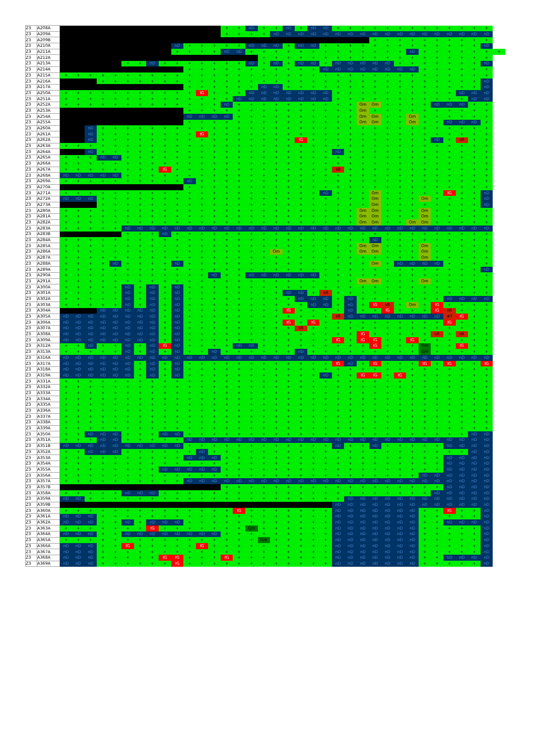| Z3 | A208A | | | | | | | | | | | | | | + | + | nD | + | + | nD | + | nD | nD | + | + | + | + | + | + | + | + | + | + | + | + | + | |
| Z3 | A209A | | | | | | | | | | | | | | + | + | + | + | nD | nD | nD | nD | nD | nD | nD | nD | nD | nD | nD | nD | nD | nD | nD | nD | nD | nD | |
| Z3 | A209B | | | | | | | | | | | | | | | | | | | | | | | | | | + | + | + | + | + | + | + | + | + | + | |
| Z3 | A210A | | | | | | | | | | nD | + | + | + | + | + | nD | nD | nD | + | nD | nD | + | + | + | + | + | + | + | + | + | + | + | + | + | nD | |
| Z3 | A211A | | | | | | | | | | + | + | + | + | nD | nD | + | + | + | + | + | + | + | + | + | + | + | + | + | nD | + | + | + | + | + | + | + |
| Z3 | A212A | | | | | | | | | | | | | | | | | + | + | + | + | + | + | + | + | + | + | + | + | + | + | + | + | + | + | + | |
| Z3 | A213A | | | | | | + | + | nD | + | + | + | + | + | + | + | nD | + | nD | + | nD | nD | + | nD | nD | nD | nD | nD | + | + | + | + | + | + | + | nD | |
| Z3 | A214A | | | | | | | | | | | + | + | + | + | + | + | + | + | + | + | + | nD | nD | nD | nD | nD | nD | nD | nD | + | + | + | + | + | + | |
| Z3 | A215A | + | + | + | + | + | + | + | + | + | + | + | + | + | + | + | + | + | + | + | + | + | + | + | + | + | + | + | + | + | + | + | + | + | + | + | |
| Z3 | A216A | | | | + | + | + | + | + | + | + | + | + | + | + | + | + | + | + | + | + | + | + | + | + | + | + | + | + | + | + | + | + | + | + | nD | |
| Z3 | A217A | | | | | | | | | | | + | + | + | + | + | + | nD | nD | + | + | + | + | + | + | + | + | + | + | + | + | + | + | + | + | nD | |
| Z3 | A250A | + | + | + | + | + | + | + | + | + | + | + | IG | + | + | + | nD | nD | nD | nD | nD | nD | nD | + | + | + | + | + | + | + | + | + | + | nD | nD | nD | |
| Z3 | A251A | + | + | + | + | + | + | + | + | + | + | + | + | + | + | nD | nD | nD | nD | nD | nD | nD | nD | + | + | + | + | + | + | + | + | + | + | + | nD | nD | |
| Z3 | A252A | + | + | + | + | + | + | + | + | + | + | + | + | + | nD | + | + | + | + | + | + | + | + | + | + | Om | Om | + | + | + | + | nD | nD | nD | + | + | |
| Z3 | A253A | | | | | | | | | | | + | + | + | + | + | + | + | + | + | + | + | + | + | + | Om | + | + | + | + | + | + | + | + | + | + | |
| Z3 | A254A | | | | | | | | | | | nD | nD | nD | nD | + | + | + | + | + | + | + | + | + | + | Om | Om | + | + | Om | + | + | + | + | + | + | |
| Z3 | A255A | | | | | | | | | | | + | + | + | + | + | + | + | + | + | + | + | + | + | + | Om | Om | + | + | Om | + | + | nD | nD | nD | + | |
| Z3 | A260A | | | nD | + | + | + | + | + | + | + | + | + | + | + | + | + | + | + | + | + | + | + | + | + | + | + | + | + | + | + | + | + | + | + | + | |
| Z3 | A261A | | | nD | + | + | + | + | + | + | + | + | IG | + | + | + | + | + | + | + | + | + | + | + | + | + | + | + | + | + | + | + | + | + | + | + | |
| Z3 | A262A | | | nD | + | + | + | + | + | + | + | + | + | + | + | + | + | + | + | + | IG | + | + | + | + | + | + | + | + | + | + | nD | + | sR | + | + | |
| Z3 | A263A | + | + | + | + | + | + | + | + | + | + | + | + | + | + | + | + | + | + | + | + | + | + | + | + | + | + | + | + | + | + | + | + | + | + | + | |
| Z3 | A264A | | | nD | + | + | + | + | + | + | + | + | + | + | + | + | + | + | + | + | + | + | + | nD | + | + | + | + | + | + | + | + | + | + | + | + | |
| Z3 | A265A | + | + | + | nD | nD | + | + | + | + | + | + | + | + | + | + | + | + | + | + | + | + | + | + | + | + | + | + | + | + | + | + | + | + | + | + | |
| Z3 | A266A | + | + | + | + | + | + | + | + | + | + | + | + | + | + | + | + | + | + | + | + | + | + | + | + | + | + | + | + | + | + | + | + | + | + | + | |
| Z3 | A267A | + | + | + | + | + | + | + | + | IG | + | + | + | + | + | + | + | + | + | + | + | + | + | sR | + | + | + | + | + | + | + | + | + | + | + | + | |
| Z3 | A268A | nD | nD | nD | nD | nD | + | + | + | + | + | + | + | + | + | + | + | + | + | + | + | + | + | + | + | + | + | + | + | + | + | + | + | + | + | + | |
| Z3 | A269A | + | + | + | + | + | + | + | + | + | + | nD | + | + | + | + | + | + | + | + | + | + | + | + | + | + | + | + | + | + | + | + | + | + | + | + | |
| Z3 | A270A | | | | | | | | | | | + | + | + | + | + | + | + | + | + | + | + | + | + | + | + | + | + | + | + | + | + | + | + | + | + | |
| Z3 | A271A | + | + | + | + | + | + | + | + | + | + | + | + | + | + | + | + | + | + | + | + | + | nD | + | + | + | Om | + | + | + | + | + | IG | + | + | nD | |
| Z3 | A272A | nD | nD | nD | + | + | + | + | + | + | + | + | + | + | + | + | + | + | + | + | + | + | + | + | + | + | Om | + | + | + | Om | + | + | + | + | nD | |
| Z3 | A273A | | | | + | + | + | + | + | + | + | + | + | + | + | + | + | + | + | + | + | + | + | + | + | + | Om | + | + | + | + | + | + | + | + | nD | |
| Z3 | A280A | + | + | + | + | + | + | + | + | + | + | + | + | + | + | + | + | + | + | + | + | + | + | + | + | Om | Om | + | + | + | Om | + | + | + | + | + | |
| Z3 | A281A | + | + | + | + | + | + | + | + | + | + | + | + | + | + | + | + | + | + | + | + | + | + | + | + | Om | Om | + | + | + | Om | + | + | + | + | + | |
| Z3 | A282A | + | + | + | + | + | + | + | + | + | + | + | + | + | + | + | + | + | + | + | + | + | + | + | + | Om | Om | + | + | Om | Om | + | + | + | + | + | |
| Z3 | A283A | + | + | + | + | + | nD | nD | nD | nD | nD | nD | nD | nD | nD | nD | nD | nD | nD | nD | nD | nD | nD | nD | nD | nD | nD | nD | nD | nD | nD | nD | nD | nD | nD | nD | |
| Z3 | A283B | | | | | | + | + | + | nD | + | + | + | + | + | + | + | + | + | + | + | + | + | + | + | + | + | + | + | + | + | + | + | + | + | + | |
| Z3 | A284A | + | + | + | + | + | + | + | + | + | + | + | + | + | + | + | + | + | + | + | + | + | + | + | + | + | nD | + | + | + | + | + | + | + | + | + | |
| Z3 | A285A | + | + | + | + | + | + | + | + | + | + | + | + | + | + | + | + | + | + | + | + | + | + | + | + | Om | Om | + | + | + | Om | + | + | + | + | + | |
| Z3 | A286A | + | + | + | + | + | + | + | + | + | + | + | + | + | + | + | + | + | Om | + | + | + | + | + | + | Om | Om | + | + | + | Om | + | + | + | + | + | |
| Z3 | A287A | + | + | + | + | + | + | + | + | + | + | + | + | + | + | + | + | + | + | + | + | + | + | + | + | + | + | + | + | + | Om | + | + | + | + | + | |
| Z3 | A288A | + | + | + | + | nD | + | + | + | + | nD | + | + | + | + | + | + | + | + | + | + | + | + | + | + | + | Om | + | nD | nD | nD | nD | + | + | + | + | |
| Z3 | A289A | + | + | + | + | + | + | + | + | + | + | + | + | + | + | + | + | + | + | + | + | + | + | + | + | + | + | + | + | + | + | + | + | + | + | nD | |
| Z3 | A290A | + | + | + | + | + | + | + | + | + | + | + | + | nD | + | + | nD | nD | nD | nD | nD | nD | + | + | + | + | + | + | + | + | + | + | + | + | + | + | |
| Z3 | A291A | + | + | + | + | + | + | + | + | + | + | + | + | + | + | + | + | + | + | + | + | + | + | + | + | Om | Om | + | + | + | Om | + | + | + | + | + | |
| Z3 | A300A | + | + | + | + | + | nD | + | nD | + | nD | + | + | + | + | + | + | + | + | + | + | + | + | + | + | + | + | + | + | + | + | + | + | + | + | + | |
| Z3 | A301A | + | + | + | + | + | nD | + | nD | + | nD | + | + | + | + | + | + | + | + | nD | nD | + | sR | + | + | + | + | + | + | + | + | + | + | + | + | + | |
| Z3 | A302A | + | + | + | + | + | nD | + | nD | + | nD | + | + | + | + | + | + | + | + | + | nD | nD | nD | + | nD | + | + | + | + | + | + | + | nD | nD | nD | nD | |
| Z3 | A303A | + | + | + | + | + | nD | + | nD | + | nD | + | + | + | + | + | + | + | + | + | + | nD | nD | + | nD | + | IG | sR | + | Om | + | IG | + | + | + | + | |
| Z3 | A304A | | | | nD | nD | nD | nD | nD | + | nD | + | + | + | + | + | + | + | + | IG | + | + | + | + | nD | + | + | IG | + | + | + | IG | sR | + | + | + | |
| Z3 | A305A | nD | nD | nD | nD | nD | nD | nD | nD | + | nD | + | + | + | + | + | + | + | + | + | + | + | + | sR | nD | nD | nD | nD | nD | nD | nD | nD | #T | IG | + | + | |
| Z3 | A306A | nD | nD | nD | nD | nD | nD | nD | nD | + | nD | + | + | + | + | + | + | + | + | IG | + | IG | + | + | + | + | + | + | + | + | + | + | IG | + | + | + | |
| Z3 | A307A | nD | nD | nD | nD | nD | nD | nD | nD | + | nD | + | + | + | + | + | + | + | + | + | sR | + | + | + | + | + | + | + | + | + | + | + | + | + | + | + | |
| Z3 | A308A | nD | nD | nD | nD | nD | nD | nD | nD | + | nD | + | + | + | + | + | + | + | + | + | + | + | + | + | + | IG | + | + | + | + | + | sR | + | sR | + | + | |
| Z3 | A309A | nD | nD | nD | nD | nD | nD | nD | nD | + | nD | + | + | + | + | + | + | + | + | + | + | + | + | IG | + | IG | IG | + | + | IG | + | + | + | + | + | + | |
| Z3 | A312A | + | + | nD | + | + | nD | + | nD | IG | nD | + | + | + | + | nD | nD | + | + | + | + | + | + | + | + | + | IG | + | + | + | Gm | + | + | IG | + | + | |
| Z3 | A313A | + | + | + | + | + | nD | + | nD | + | nD | + | + | nD | + | + | + | + | + | + | nD | + | + | + | + | + | + | + | + | + | Gm | + | + | + | + | + | |
| Z3 | A316A | nD | nD | nD | nD | nD | nD | nD | nD | nD | nD | nD | nD | nD | nD | nD | nD | nD | nD | nD | nD | nD | nD | nD | nD | nD | nD | nD | nD | nD | nD | nD | nD | nD | nD | nD | |
| Z3 | A317A | nD | nD | nD | nD | nD | nD | + | nD | + | nD | + | + | + | + | + | + | + | + | + | + | + | + | IG | nD | + | IG | + | + | + | IG | + | IG | + | + | IG | |
| Z3 | A318A | nD | nD | nD | nD | nD | nD | + | nD | + | nD | + | + | + | + | + | + | + | + | + | + | + | + | + | + | + | + | + | + | + | + | + | + | + | + | + | |
| Z3 | A319A | nD | nD | nD | nD | nD | nD | + | nD | + | nD | + | + | + | + | + | + | + | + | + | + | + | nD | + | + | IG | IG | + | IG | + | + | + | + | + | + | + | |
| Z3 | A331A | + | + | + | + | + | + | + | + | + | + | + | + | + | + | + | + | + | + | + | + | + | + | + | + | + | + | + | + | + | + | + | + | + | + | + | |
| Z3 | A332A | + | + | + | + | + | + | + | + | + | + | + | + | + | + | + | + | + | + | + | + | + | + | + | + | + | + | + | + | + | + | + | + | + | + | + | |
| Z3 | A333A | + | + | + | + | + | + | + | + | + | + | + | + | + | + | + | + | + | + | + | + | + | + | + | + | + | + | + | + | + | + | + | + | + | + | + | |
| Z3 | A334A | + | + | + | + | + | + | + | + | + | + | + | + | + | + | + | + | + | + | + | + | + | + | + | + | + | + | + | + | + | + | + | + | + | + | + | |
| Z3 | A335A | + | + | + | + | + | + | + | + | + | + | + | + | + | + | + | + | + | + | + | + | + | + | + | + | + | + | + | + | + | + | + | + | + | + | + | |
| Z3 | A336A | + | + | + | + | + | + | + | + | + | + | + | + | + | + | + | + | + | + | + | + | + | + | + | + | + | + | + | + | + | + | + | + | + | + | + | |
| Z3 | A337A | + | + | + | + | + | + | + | + | + | + | + | + | + | + | + | + | + | + | + | + | + | + | + | + | + | + | + | + | + | + | + | + | + | + | + | |
| Z3 | A338A | + | + | + | + | + | + | + | + | + | + | + | + | + | + | + | + | + | + | + | + | + | + | + | + | + | + | + | + | + | + | + | + | + | + | + | |
| Z3 | A339A | + | + | + | + | + | + | + | + | + | + | + | + | + | + | + | + | + | + | + | + | + | + | + | + | + | + | + | + | + | + | + | + | + | + | + | |
| Z3 | A350A | + | + | nD | nD | nD | + | + | + | nD | nD | + | + | + | + | + | + | + | + | + | + | + | + | + | + | + | + | + | + | + | + | + | + | + | nD | nD | |
| Z3 | A351A | + | + | + | nD | nD | + | + | + | + | + | nD | nD | nD | nD | nD | nD | nD | nD | nD | nD | nD | nD | nD | nD | nD | nD | nD | nD | nD | nD | nD | nD | nD | nD | nD | |
| Z3 | A351B | nD | nD | nD | nD | nD | nD | nD | nD | nD | nD | + | + | + | + | + | + | + | + | + | + | + | + | nD | + | + | nD | + | + | + | + | + | nD | nD | nD | nD | |
| Z3 | A352A | + | + | nD | nD | nD | + | + | + | + | + | + | nD | + | + | + | + | + | + | + | + | + | + | + | + | + | + | + | + | + | + | + | + | + | nD | nD | |
| Z3 | A353A | + | + | + | + | + | + | + | + | + | + | nD | nD | nD | + | + | + | + | + | + | + | + | + | + | + | + | + | + | + | + | + | + | nD | nD | nD | nD | |
| Z3 | A354A | + | + | + | + | + | + | + | + | + | + | + | + | + | + | + | + | + | + | + | + | + | + | + | + | + | + | + | + | + | + | + | nD | nD | nD | nD | |
| Z3 | A355A | + | + | + | + | + | + | + | + | nD | nD | nD | nD | nD | + | + | + | + | + | + | + | + | + | + | + | + | + | + | + | + | + | + | nD | nD | nD | nD | |
| Z3 | A356A | + | + | + | + | + | + | + | + | + | + | + | + | + | + | + | + | + | + | + | + | + | + | + | + | + | + | + | + | + | nD | nD | nD | nD | nD | nD | |
| Z3 | A357A | + | + | + | + | + | + | + | + | + | + | nD | nD | nD | nD | nD | nD | nD | nD | nD | nD | nD | nD | nD | nD | nD | nD | nD | nD | nD | nD | nD | nD | nD | nD | nD | |
| Z3 | A357B | | | | | | | | | | | | | | + | + | + | + | + | + | + | + | + | + | + | + | + | + | + | + | + | + | nD | nD | nD | nD | |
| Z3 | A358A | + | + | + | + | + | nD | nD | nD | + | + | + | + | + | + | + | + | + | + | + | + | + | + | + | + | + | + | + | + | + | + | nD | nD | nD | nD | nD | |
| Z3 | A359A | nD | nD | + | + | + | + | + | + | + | + | + | + | + | + | + | + | + | + | + | + | + | + | + | nD | nD | nD | nD | nD | nD | nD | nD | nD | nD | nD | nD | |
| Z3 | A359B | | | | | | | | | | | | | | | | | | | | | | | nD | nD | nD | nD | nD | nD | nD | nD | nD | nD | nD | nD | nD | |
| Z3 | A360A | + | + | + | + | + | + | + | + | + | + | + | + | + | + | IG | + | + | + | + | + | + | + | nD | nD | nD | nD | nD | nD | nD | + | + | IG | + | + | nD | |
| Z3 | A361A | nD | nD | nD | + | + | + | + | + | + | + | + | + | + | + | + | + | + | + | + | + | + | + | nD | nD | nD | nD | nD | nD | nD | + | + | + | + | + | nD | |
| Z3 | A362A | nD | nD | nD | + | + | nD | + | nD | nD | nD | + | + | + | + | + | + | + | + | + | + | + | + | nD | nD | nD | nD | nD | nD | nD | + | + | nD | nD | nD | nD | |
| Z3 | A363A | + | + | + | + | + | + | + | IG | + | + | + | + | + | + | + | Gm | + | + | + | + | + | + | nD | nD | nD | nD | nD | nD | nD | + | + | + | + | + | nD | |
| Z3 | A364A | nD | nD | nD | + | + | nD | nD | nD | nD | nD | nD | nD | nD | + | + | + | + | + | + | + | + | + | nD | nD | nD | nD | nD | nD | nD | + | + | + | + | + | nD | |
| Z3 | A365A | + | + | + | + | + | + | + | + | + | + | + | + | + | + | + | + | Gm | + | + | + | + | + | nD | nD | nD | nD | nD | nD | nD | + | + | + | + | + | nD | |
| Z3 | A366A | nD | nD | nD | + | + | IG | + | + | + | + | + | IG | + | + | + | + | + | + | + | + | + | + | nD | nD | nD | nD | nD | nD | nD | + | + | + | + | + | nD | |
| Z3 | A367A | nD | nD | nD | + | + | + | + | + | + | + | + | + | + | + | + | + | + | + | + | + | + | + | nD | nD | nD | nD | nD | nD | nD | + | + | + | + | + | nD | |
| Z3 | A368A | nD | nD | nD | + | + | + | + | + | IG | IG | + | + | + | IG | + | + | + | + | + | + | + | + | nD | nD | nD | nD | nD | nD | nD | + | + | nD | nD | nD | nD | |
| Z3 | A369A | nD | nD | nD | + | + | + | + | + | + | IG | + | + | + | + | + | + | + | + | + | + | + | + | nD | nD | nD | nD | nD | nD | nD | + | + | + | + | + | nD | |